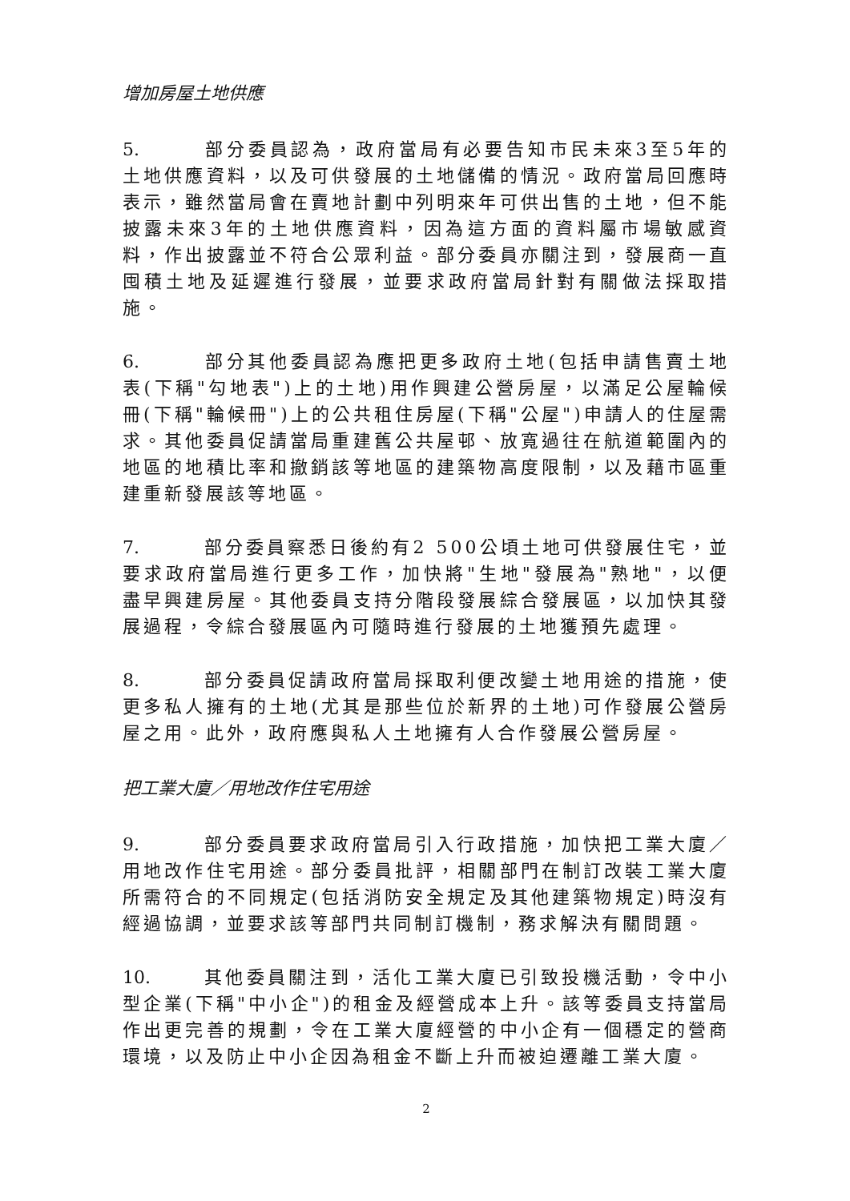增加房屋土地供應
5. 部分委員認為，政府當局有必要告知市民未來3至5年的土地供應資料，以及可供發展的土地儲備的情況。政府當局回應時表示，雖然當局會在賣地計劃中列明來年可供出售的土地，但不能披露未來3年的土地供應資料，因為這方面的資料屬市場敏感資料，作出披露並不符合公眾利益。部分委員亦關注到，發展商一直囤積土地及延遲進行發展，並要求政府當局針對有關做法採取措施。
6. 部分其他委員認為應把更多政府土地(包括申請售賣土地表(下稱"勾地表")上的土地)用作興建公營房屋，以滿足公屋輪候冊(下稱"輪候冊")上的公共租住房屋(下稱"公屋")申請人的住屋需求。其他委員促請當局重建舊公共屋邨、放寬過往在航道範圍內的地區的地積比率和撤銷該等地區的建築物高度限制，以及藉市區重建重新發展該等地區。
7. 部分委員察悉日後約有2 500公頃土地可供發展住宅，並要求政府當局進行更多工作，加快將"生地"發展為"熟地"，以便盡早興建房屋。其他委員支持分階段發展綜合發展區，以加快其發展過程，令綜合發展區內可隨時進行發展的土地獲預先處理。
8. 部分委員促請政府當局採取利便改變土地用途的措施，使更多私人擁有的土地(尤其是那些位於新界的土地)可作發展公營房屋之用。此外，政府應與私人土地擁有人合作發展公營房屋。
把工業大廈／用地改作住宅用途
9. 部分委員要求政府當局引入行政措施，加快把工業大廈／用地改作住宅用途。部分委員批評，相關部門在制訂改裝工業大廈所需符合的不同規定(包括消防安全規定及其他建築物規定)時沒有經過協調，並要求該等部門共同制訂機制，務求解決有關問題。
10. 其他委員關注到，活化工業大廈已引致投機活動，令中小型企業(下稱"中小企")的租金及經營成本上升。該等委員支持當局作出更完善的規劃，令在工業大廈經營的中小企有一個穩定的營商環境，以及防止中小企因為租金不斷上升而被迫遷離工業大廈。
2